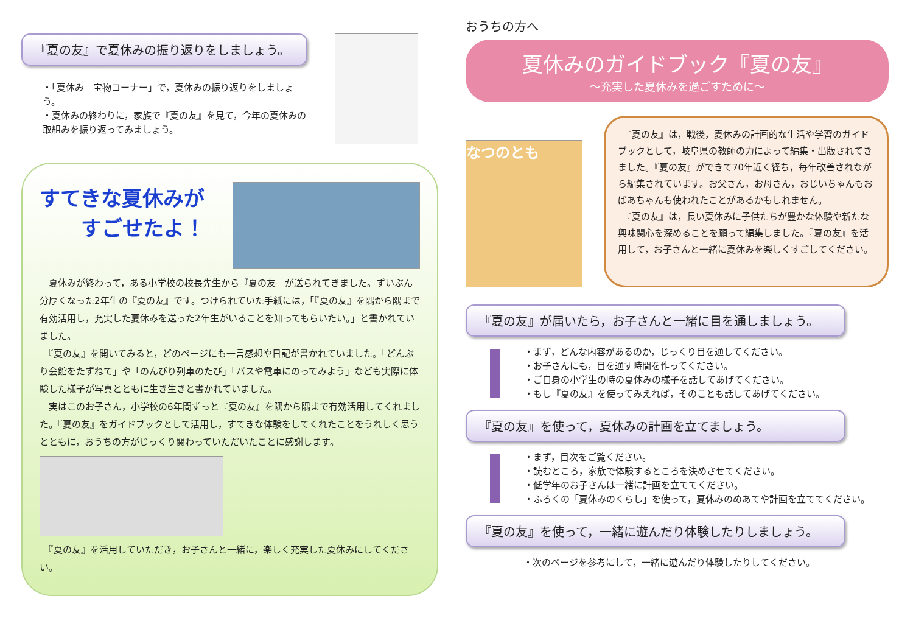『夏の友』で夏休みの振り返りをしましょう。
・「夏休み　宝物コーナー」で，夏休みの振り返りをしましょう。
・夏休みの終わりに，家族で『夏の友』を見て，今年の夏休みの取組みを振り返ってみましょう。
すてきな夏休みが
　　すごせたよ！
　夏休みが終わって，ある小学校の校長先生から『夏の友』が送られてきました。ずいぶん分厚くなった2年生の『夏の友』です。つけられていた手紙には，「『夏の友』を隅から隅まで有効活用し，充実した夏休みを送った2年生がいることを知ってもらいたい。」と書かれていました。
　『夏の友』を開いてみると，どのページにも一言感想や日記が書かれていました。「どんぶり会館をたずねて」や「のんびり列車のたび」「バスや電車にのってみよう」なども実際に体験した様子が写真とともに生き生きと書かれていました。
　実はこのお子さん，小学校の6年間ずっと『夏の友』を隅から隅まで有効活用してくれました。『夏の友』をガイドブックとして活用し，すてきな体験をしてくれたことをうれしく思うとともに，おうちの方がじっくり関わっていただいたことに感謝します。
　『夏の友』を活用していただき，お子さんと一緒に，楽しく充実した夏休みにしてください。
おうちの方へ
夏休みのガイドブック『夏の友』
～充実した夏休みを過ごすために～
なつのとも
　『夏の友』は，戦後，夏休みの計画的な生活や学習のガイドブックとして，岐阜県の教師の力によって編集・出版されてきました。『夏の友』ができて70年近く経ち，毎年改善されながら編集されています。お父さん，お母さん，おじいちゃんもおばあちゃんも使われたことがあるかもしれません。
　『夏の友』は，長い夏休みに子供たちが豊かな体験や新たな興味関心を深めることを願って編集しました。『夏の友』を活用して，お子さんと一緒に夏休みを楽しくすごしてください。
『夏の友』が届いたら，お子さんと一緒に目を通しましょう。
・まず，どんな内容があるのか，じっくり目を通してください。
・お子さんにも，目を通す時間を作ってください。
・ご自身の小学生の時の夏休みの様子を話してあげてください。
・もし『夏の友』を使ってみえれば，そのことも話してあげてください。
『夏の友』を使って，夏休みの計画を立てましょう。
・まず，目次をご覧ください。
・読むところ，家族で体験するところを決めさせてください。
・低学年のお子さんは一緒に計画を立ててください。
・ふろくの「夏休みのくらし」を使って，夏休みのめあてや計画を立ててください。
『夏の友』を使って，一緒に遊んだり体験したりしましょう。
・次のページを参考にして，一緒に遊んだり体験したりしてください。